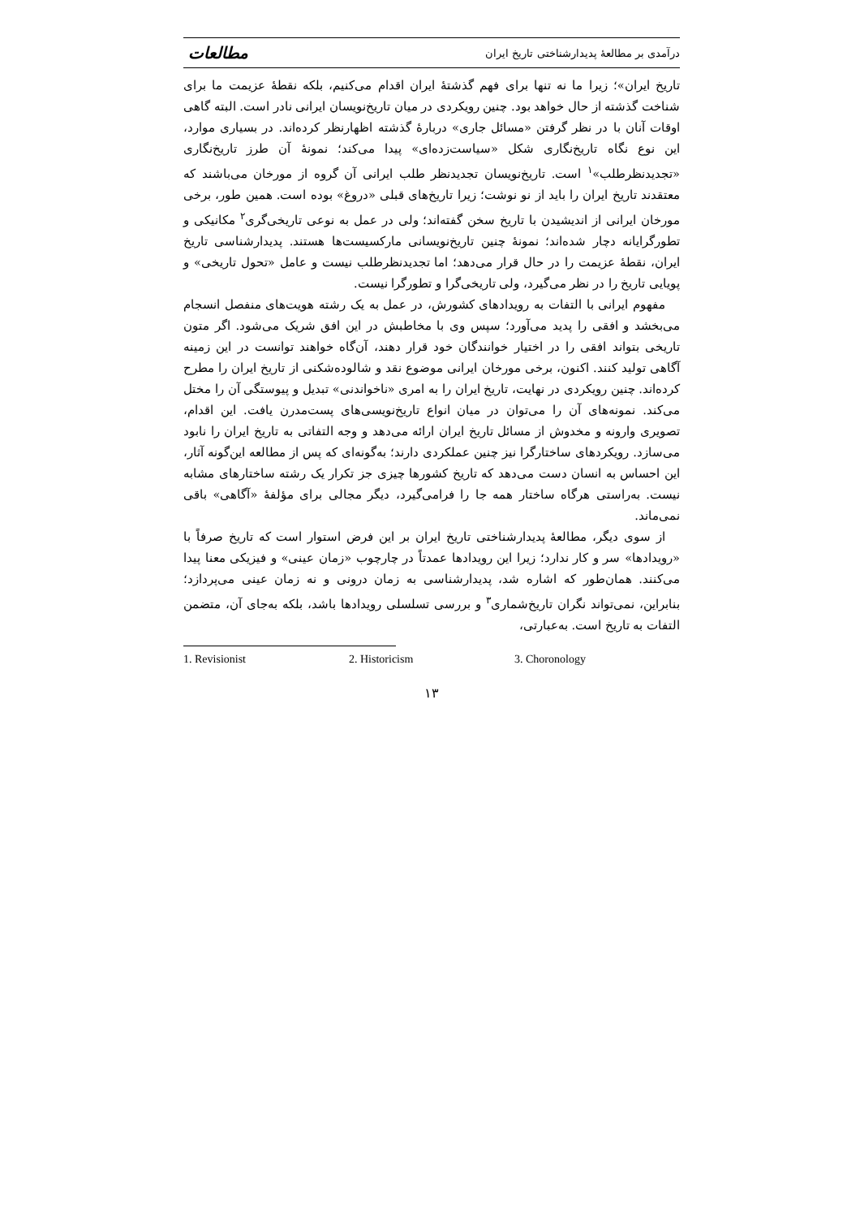درآمدی بر مطالعهٔ پدیدارشناختی تاریخ ایران مطالعات
تاریخ ایران»؛ زیرا ما نه تنها برای فهم گذشتهٔ ایران اقدام می‌کنیم، بلکه نقطهٔ عزیمت ما برای شناخت گذشته از حال خواهد بود. چنین رویکردی در میان تاریخ‌نویسان ایرانی نادر است. البته گاهی اوقات آنان با در نظر گرفتن «مسائل جاری» دربارهٔ گذشته اظهارنظر کرده‌اند. در بسیاری موارد، این نوع نگاه تاریخ‌نگاری شکل «سیاست‌زده‌ای» پیدا می‌کند؛ نمونهٔ آن طرز تاریخ‌نگاری «تجدیدنظرطلب»<sup>۱</sup> است. تاریخ‌نویسان تجدیدنظر طلب ایرانی آن گروه از مورخان می‌باشند که معتقدند تاریخ ایران را باید از نو نوشت؛ زیرا تاریخ‌های قبلی «دروغ» بوده است. همین طور، برخی مورخان ایرانی از اندیشیدن با تاریخ سخن گفته‌اند؛ ولی در عمل به نوعی تاریخی‌گری<sup>۲</sup> مکانیکی و تطورگرایانه دچار شده‌اند؛ نمونهٔ چنین تاریخ‌نویسانی مارکسیست‌ها هستند. پدیدارشناسی تاریخ ایران، نقطهٔ عزیمت را در حال قرار می‌دهد؛ اما تجدیدنظرطلب نیست و عامل «تحول تاریخی» و پویایی تاریخ را در نظر می‌گیرد، ولی تاریخی‌گرا و تطورگرا نیست.
مفهوم ایرانی با التفات به رویدادهای کشورش، در عمل به یک رشته هویت‌های منفصل انسجام می‌بخشد و افقی را پدید می‌آورد؛ سپس وی با مخاطبش در این افق شریک می‌شود. اگر متون تاریخی بتواند افقی را در اختیار خوانندگان خود قرار دهند، آن‌گاه خواهند توانست در این زمینه آگاهی تولید کنند. اکنون، برخی مورخان ایرانی موضوع نقد و شالوده‌شکنی از تاریخ ایران را مطرح کرده‌اند. چنین رویکردی در نهایت، تاریخ ایران را به امری «ناخواندنی» تبدیل و پیوستگی آن را مختل می‌کند. نمونه‌های آن را می‌توان در میان انواع تاریخ‌نویسی‌های پست‌مدرن یافت. این اقدام، تصویری وارونه و مخدوش از مسائل تاریخ ایران ارائه می‌دهد و وجه التفاتی به تاریخ ایران را نابود می‌سازد. رویکردهای ساختارگرا نیز چنین عملکردی دارند؛ به‌گونه‌ای که پس از مطالعه این‌گونه آثار، این احساس به انسان دست می‌دهد که تاریخ کشورها چیزی جز تکرار یک رشته ساختارهای مشابه نیست. به‌راستی هرگاه ساختار همه جا را فرامی‌گیرد، دیگر مجالی برای مؤلفهٔ «آگاهی» باقی نمی‌ماند.
از سوی دیگر، مطالعهٔ پدیدارشناختی تاریخ ایران بر این فرض استوار است که تاریخ صرفاً با «رویدادها» سر و کار ندارد؛ زیرا این رویدادها عمدتاً در چارچوب «زمان عینی» و فیزیکی معنا پیدا می‌کنند. همان‌طور که اشاره شد، پدیدارشناسی به زمان درونی و نه زمان عینی می‌پردازد؛ بنابراین، نمی‌تواند نگران تاریخ‌شماری<sup>۳</sup> و بررسی تسلسلی رویدادها باشد، بلکه به‌جای آن، متضمن التفات به تاریخ است. به‌عبارتی،
1. Revisionist 2. Historicism 3. Choronology
۱۳